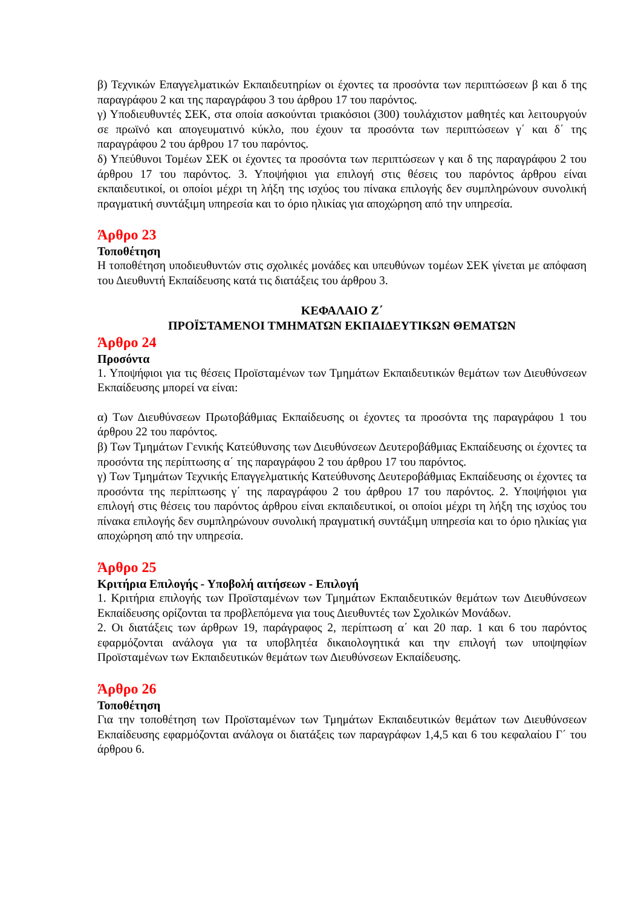β) Τεχνικών Επαγγελματικών Εκπαιδευτηρίων οι έχοντες τα προσόντα των περιπτώσεων β και δ της παραγράφου 2 και της παραγράφου 3 του άρθρου 17 του παρόντος.
γ) Υποδιευθυντές ΣΕΚ, στα οποία ασκούνται τριακόσιοι (300) τουλάχιστον μαθητές και λειτουργούν σε πρωϊνό και απογευματινό κύκλο, που έχουν τα προσόντα των περιπτώσεων γ΄ και δ΄ της παραγράφου 2 του άρθρου 17 του παρόντος.
δ) Υπεύθυνοι Τομέων ΣΕΚ οι έχοντες τα προσόντα των περιπτώσεων γ και δ της παραγράφου 2 του άρθρου 17 του παρόντος. 3. Υποψήφιοι για επιλογή στις θέσεις του παρόντος άρθρου είναι εκπαιδευτικοί, οι οποίοι μέχρι τη λήξη της ισχύος του πίνακα επιλογής δεν συμπληρώνουν συνολική πραγματική συντάξιμη υπηρεσία και το όριο ηλικίας για αποχώρηση από την υπηρεσία.
Άρθρο 23
Τοποθέτηση
Η τοποθέτηση υποδιευθυντών στις σχολικές μονάδες και υπευθύνων τομέων ΣΕΚ γίνεται με απόφαση του Διευθυντή Εκπαίδευσης κατά τις διατάξεις του άρθρου 3.
ΚΕΦΑΛΑΙΟ Ζ΄
ΠΡΟΪΣΤΑΜΕΝΟΙ ΤΜΗΜΑΤΩΝ ΕΚΠΑΙΔΕΥΤΙΚΩΝ ΘΕΜΑΤΩΝ
Άρθρο 24
Προσόντα
1. Υποψήφιοι για τις θέσεις Προϊσταμένων των Τμημάτων Εκπαιδευτικών θεμάτων των Διευθύνσεων Εκπαίδευσης μπορεί να είναι:
α) Των Διευθύνσεων Πρωτοβάθμιας Εκπαίδευσης οι έχοντες τα προσόντα της παραγράφου 1 του άρθρου 22 του παρόντος.
β) Των Τμημάτων Γενικής Κατεύθυνσης των Διευθύνσεων Δευτεροβάθμιας Εκπαίδευσης οι έχοντες τα προσόντα της περίπτωσης α΄ της παραγράφου 2 του άρθρου 17 του παρόντος.
γ) Των Τμημάτων Τεχνικής Επαγγελματικής Κατεύθυνσης Δευτεροβάθμιας Εκπαίδευσης οι έχοντες τα προσόντα της περίπτωσης γ΄ της παραγράφου 2 του άρθρου 17 του παρόντος. 2. Υποψήφιοι για επιλογή στις θέσεις του παρόντος άρθρου είναι εκπαιδευτικοί, οι οποίοι μέχρι τη λήξη της ισχύος του πίνακα επιλογής δεν συμπληρώνουν συνολική πραγματική συντάξιμη υπηρεσία και το όριο ηλικίας για αποχώρηση από την υπηρεσία.
Άρθρο 25
Κριτήρια Επιλογής - Υποβολή αιτήσεων - Επιλογή
1. Κριτήρια επιλογής των Προϊσταμένων των Τμημάτων Εκπαιδευτικών θεμάτων των Διευθύνσεων Εκπαίδευσης ορίζονται τα προβλεπόμενα για τους Διευθυντές των Σχολικών Μονάδων.
2. Οι διατάξεις των άρθρων 19, παράγραφος 2, περίπτωση α΄ και 20 παρ. 1 και 6 του παρόντος εφαρμόζονται ανάλογα για τα υποβλητέα δικαιολογητικά και την επιλογή των υποψηφίων Προϊσταμένων των Εκπαιδευτικών θεμάτων των Διευθύνσεων Εκπαίδευσης.
Άρθρο 26
Τοποθέτηση
Για την τοποθέτηση των Προϊσταμένων των Τμημάτων Εκπαιδευτικών θεμάτων των Διευθύνσεων Εκπαίδευσης εφαρμόζονται ανάλογα οι διατάξεις των παραγράφων 1,4,5 και 6 του κεφαλαίου Γ΄ του άρθρου 6.